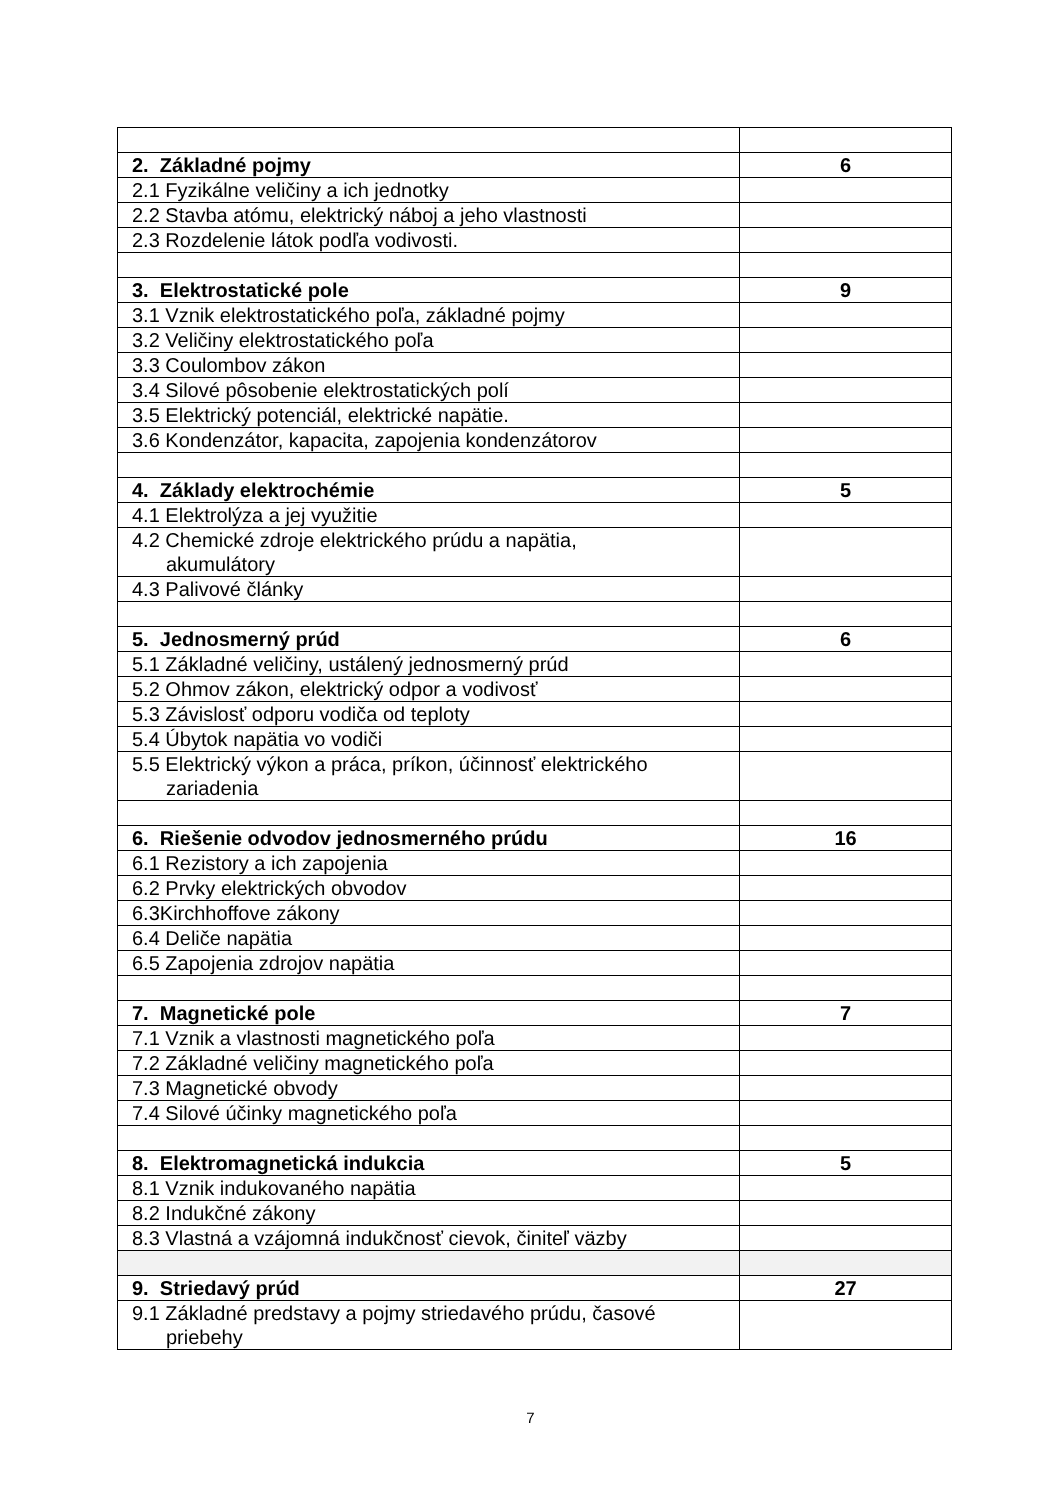| 2. Základné pojmy | 6 |
| 2.1 Fyzikálne veličiny a ich jednotky | |
| 2.2 Stavba atómu, elektrický náboj a jeho vlastnosti | |
| 2.3 Rozdelenie látok podľa vodivosti. | |
| 3. Elektrostatické pole | 9 |
| 3.1 Vznik elektrostatického poľa, základné pojmy | |
| 3.2 Veličiny elektrostatického poľa | |
| 3.3 Coulombov zákon | |
| 3.4 Silové pôsobenie elektrostatických polí | |
| 3.5 Elektrický potenciál, elektrické napätie. | |
| 3.6 Kondenzátor, kapacita, zapojenia kondenzátorov | |
| 4. Základy elektrochémie | 5 |
| 4.1 Elektrolýza a jej využitie | |
| 4.2 Chemické zdroje elektrického prúdu a napätia, akumulátory | |
| 4.3 Palivové články | |
| 5. Jednosmerný prúd | 6 |
| 5.1 Základné veličiny, ustálený jednosmerný prúd | |
| 5.2 Ohmov zákon, elektrický odpor a vodivosť | |
| 5.3 Závislosť odporu vodiča od teploty | |
| 5.4 Úbytok napätia vo vodiči | |
| 5.5 Elektrický výkon a práca, príkon, účinnosť elektrického zariadenia | |
| 6. Riešenie odvodov jednosmerného prúdu | 16 |
| 6.1 Rezistory a ich zapojenia | |
| 6.2 Prvky elektrických obvodov | |
| 6.3Kirchhoffove zákony | |
| 6.4 Deliče napätia | |
| 6.5 Zapojenia zdrojov napätia | |
| 7. Magnetické pole | 7 |
| 7.1 Vznik a vlastnosti magnetického poľa | |
| 7.2 Základné veličiny magnetického poľa | |
| 7.3 Magnetické obvody | |
| 7.4 Silové účinky magnetického poľa | |
| 8. Elektromagnetická indukcia | 5 |
| 8.1 Vznik indukovaného napätia | |
| 8.2 Indukčné zákony | |
| 8.3 Vlastná a vzájomná indukčnosť cievok, činiteľ väzby | |
| 9. Striedavý prúd | 27 |
| 9.1 Základné predstavy a pojmy striedavého prúdu, časové priebehy | |
7